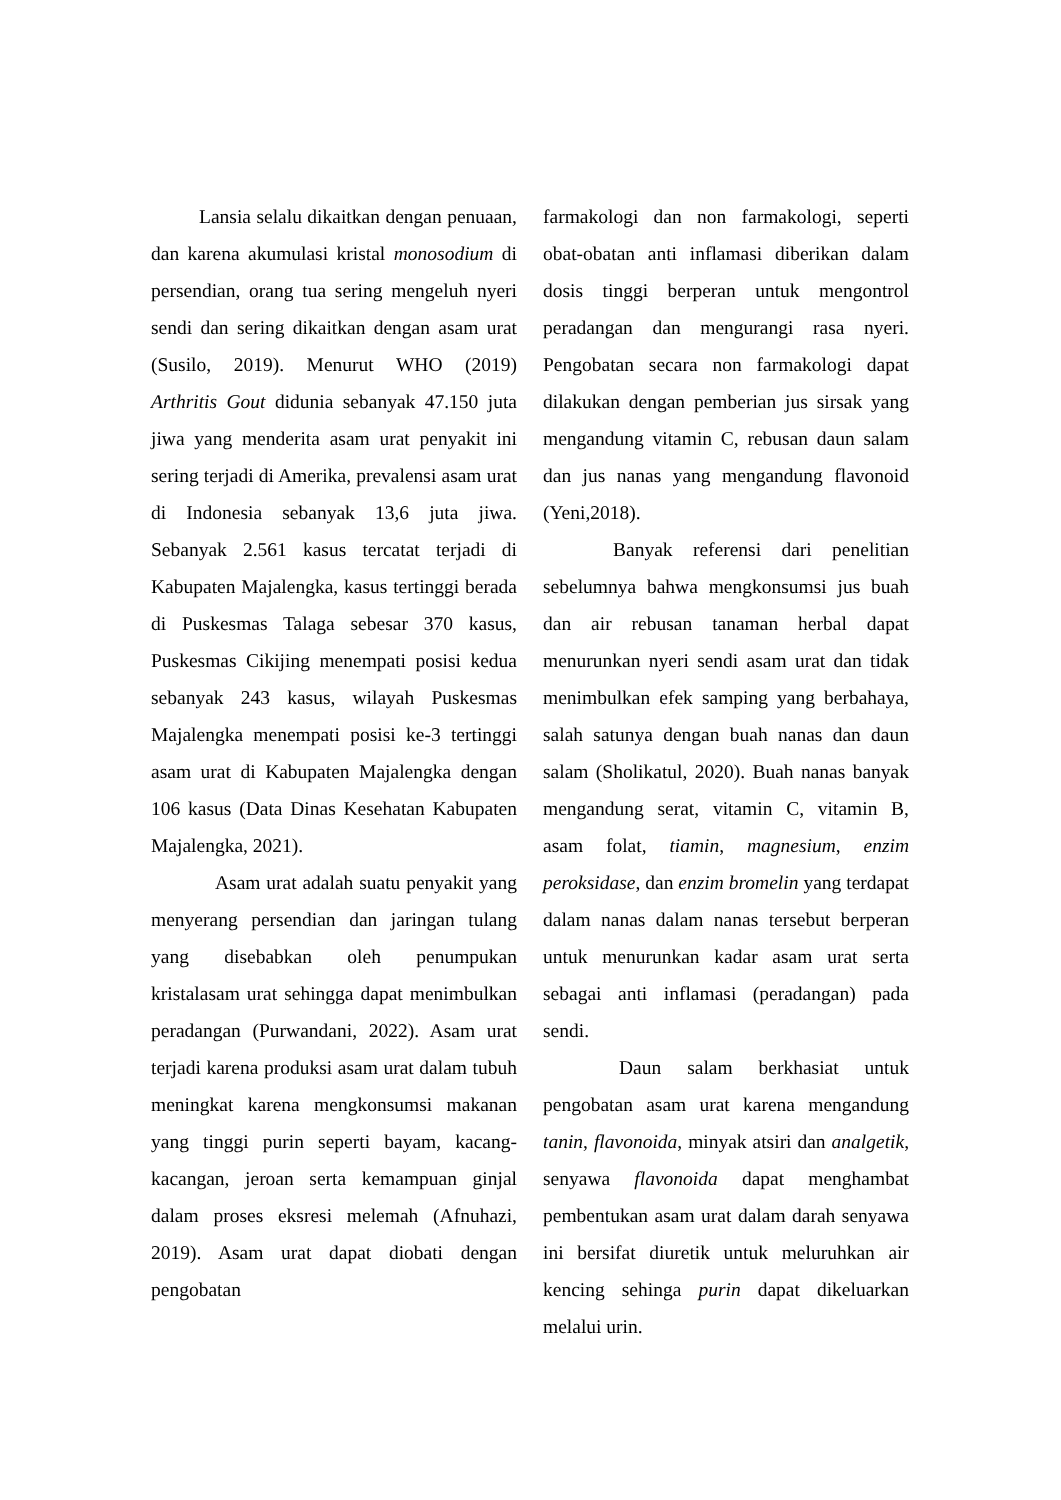Lansia selalu dikaitkan dengan penuaan, dan karena akumulasi kristal monosodium di persendian, orang tua sering mengeluh nyeri sendi dan sering dikaitkan dengan asam urat (Susilo, 2019). Menurut WHO (2019) Arthritis Gout didunia sebanyak 47.150 juta jiwa yang menderita asam urat penyakit ini sering terjadi di Amerika, prevalensi asam urat di Indonesia sebanyak 13,6 juta jiwa. Sebanyak 2.561 kasus tercatat terjadi di Kabupaten Majalengka, kasus tertinggi berada di Puskesmas Talaga sebesar 370 kasus, Puskesmas Cikijing menempati posisi kedua sebanyak 243 kasus, wilayah Puskesmas Majalengka menempati posisi ke-3 tertinggi asam urat di Kabupaten Majalengka dengan 106 kasus (Data Dinas Kesehatan Kabupaten Majalengka, 2021).
Asam urat adalah suatu penyakit yang menyerang persendian dan jaringan tulang yang disebabkan oleh penumpukan kristalasam urat sehingga dapat menimbulkan peradangan (Purwandani, 2022). Asam urat terjadi karena produksi asam urat dalam tubuh meningkat karena mengkonsumsi makanan yang tinggi purin seperti bayam, kacang-kacangan, jeroan serta kemampuan ginjal dalam proses eksresi melemah (Afnuhazi, 2019). Asam urat dapat diobati dengan pengobatan
farmakologi dan non farmakologi, seperti obat-obatan anti inflamasi diberikan dalam dosis tinggi berperan untuk mengontrol peradangan dan mengurangi rasa nyeri. Pengobatan secara non farmakologi dapat dilakukan dengan pemberian jus sirsak yang mengandung vitamin C, rebusan daun salam dan jus nanas yang mengandung flavonoid (Yeni,2018).
Banyak referensi dari penelitian sebelumnya bahwa mengkonsumsi jus buah dan air rebusan tanaman herbal dapat menurunkan nyeri sendi asam urat dan tidak menimbulkan efek samping yang berbahaya, salah satunya dengan buah nanas dan daun salam (Sholikatul, 2020). Buah nanas banyak mengandung serat, vitamin C, vitamin B, asam folat, tiamin, magnesium, enzim peroksidase, dan enzim bromelin yang terdapat dalam nanas dalam nanas tersebut berperan untuk menurunkan kadar asam urat serta sebagai anti inflamasi (peradangan) pada sendi.
Daun salam berkhasiat untuk pengobatan asam urat karena mengandung tanin, flavonoida, minyak atsiri dan analgetik, senyawa flavonoida dapat menghambat pembentukan asam urat dalam darah senyawa ini bersifat diuretik untuk meluruhkan air kencing sehinga purin dapat dikeluarkan melalui urin.